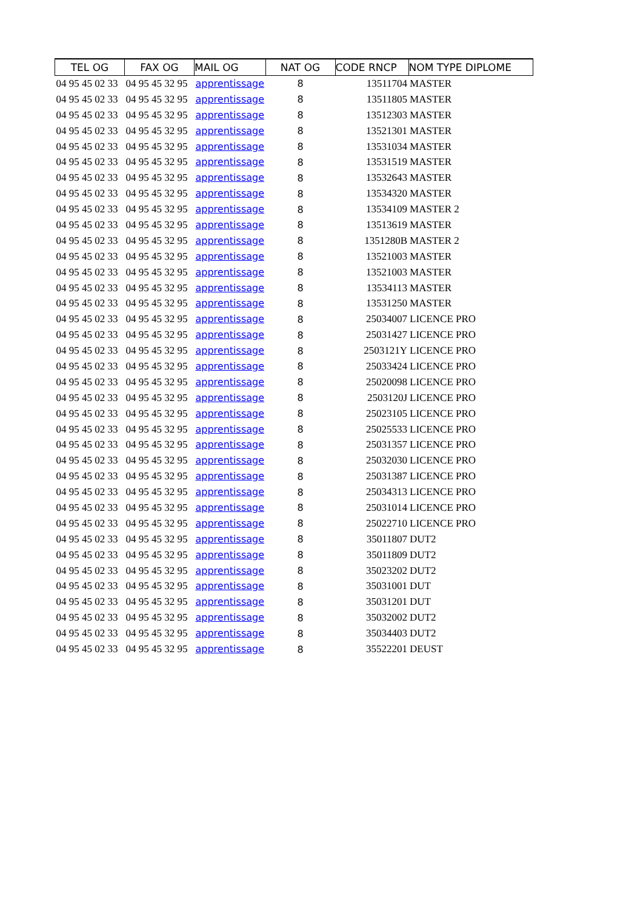| TEL OG | FAX OG | MAIL OG | NAT OG | CODE RNCP | NOM TYPE DIPLOME |
| --- | --- | --- | --- | --- | --- |
| 04 95 45 02 33 | 04 95 45 32 95 | apprentissage | 8 | 13511704 | MASTER |
| 04 95 45 02 33 | 04 95 45 32 95 | apprentissage | 8 | 13511805 | MASTER |
| 04 95 45 02 33 | 04 95 45 32 95 | apprentissage | 8 | 13512303 | MASTER |
| 04 95 45 02 33 | 04 95 45 32 95 | apprentissage | 8 | 13521301 | MASTER |
| 04 95 45 02 33 | 04 95 45 32 95 | apprentissage | 8 | 13531034 | MASTER |
| 04 95 45 02 33 | 04 95 45 32 95 | apprentissage | 8 | 13531519 | MASTER |
| 04 95 45 02 33 | 04 95 45 32 95 | apprentissage | 8 | 13532643 | MASTER |
| 04 95 45 02 33 | 04 95 45 32 95 | apprentissage | 8 | 13534320 | MASTER |
| 04 95 45 02 33 | 04 95 45 32 95 | apprentissage | 8 | 13534109 | MASTER 2 |
| 04 95 45 02 33 | 04 95 45 32 95 | apprentissage | 8 | 13513619 | MASTER |
| 04 95 45 02 33 | 04 95 45 32 95 | apprentissage | 8 | 1351280B | MASTER 2 |
| 04 95 45 02 33 | 04 95 45 32 95 | apprentissage | 8 | 13521003 | MASTER |
| 04 95 45 02 33 | 04 95 45 32 95 | apprentissage | 8 | 13521003 | MASTER |
| 04 95 45 02 33 | 04 95 45 32 95 | apprentissage | 8 | 13534113 | MASTER |
| 04 95 45 02 33 | 04 95 45 32 95 | apprentissage | 8 | 13531250 | MASTER |
| 04 95 45 02 33 | 04 95 45 32 95 | apprentissage | 8 | 25034007 | LICENCE PRO |
| 04 95 45 02 33 | 04 95 45 32 95 | apprentissage | 8 | 25031427 | LICENCE PRO |
| 04 95 45 02 33 | 04 95 45 32 95 | apprentissage | 8 | 2503121Y | LICENCE PRO |
| 04 95 45 02 33 | 04 95 45 32 95 | apprentissage | 8 | 25033424 | LICENCE PRO |
| 04 95 45 02 33 | 04 95 45 32 95 | apprentissage | 8 | 25020098 | LICENCE PRO |
| 04 95 45 02 33 | 04 95 45 32 95 | apprentissage | 8 | 2503120J | LICENCE PRO |
| 04 95 45 02 33 | 04 95 45 32 95 | apprentissage | 8 | 25023105 | LICENCE PRO |
| 04 95 45 02 33 | 04 95 45 32 95 | apprentissage | 8 | 25025533 | LICENCE PRO |
| 04 95 45 02 33 | 04 95 45 32 95 | apprentissage | 8 | 25031357 | LICENCE PRO |
| 04 95 45 02 33 | 04 95 45 32 95 | apprentissage | 8 | 25032030 | LICENCE PRO |
| 04 95 45 02 33 | 04 95 45 32 95 | apprentissage | 8 | 25031387 | LICENCE PRO |
| 04 95 45 02 33 | 04 95 45 32 95 | apprentissage | 8 | 25034313 | LICENCE PRO |
| 04 95 45 02 33 | 04 95 45 32 95 | apprentissage | 8 | 25031014 | LICENCE PRO |
| 04 95 45 02 33 | 04 95 45 32 95 | apprentissage | 8 | 25022710 | LICENCE PRO |
| 04 95 45 02 33 | 04 95 45 32 95 | apprentissage | 8 | 35011807 | DUT2 |
| 04 95 45 02 33 | 04 95 45 32 95 | apprentissage | 8 | 35011809 | DUT2 |
| 04 95 45 02 33 | 04 95 45 32 95 | apprentissage | 8 | 35023202 | DUT2 |
| 04 95 45 02 33 | 04 95 45 32 95 | apprentissage | 8 | 35031001 | DUT |
| 04 95 45 02 33 | 04 95 45 32 95 | apprentissage | 8 | 35031201 | DUT |
| 04 95 45 02 33 | 04 95 45 32 95 | apprentissage | 8 | 35032002 | DUT2 |
| 04 95 45 02 33 | 04 95 45 32 95 | apprentissage | 8 | 35034403 | DUT2 |
| 04 95 45 02 33 | 04 95 45 32 95 | apprentissage | 8 | 35522201 | DEUST |